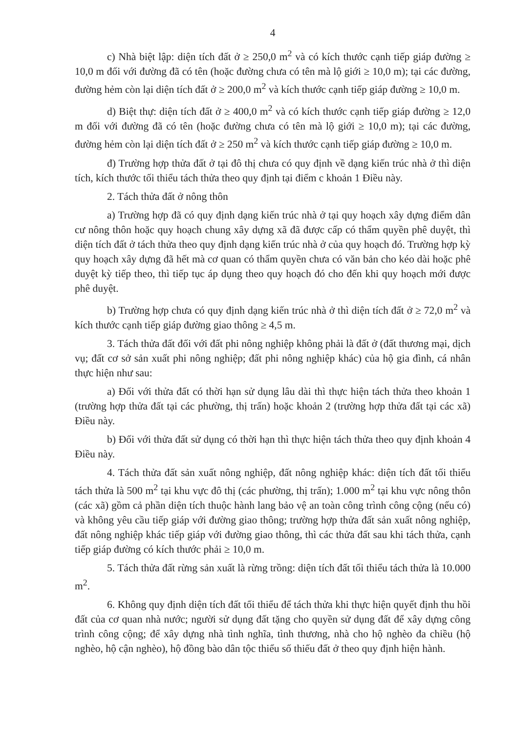4
c) Nhà biệt lập: diện tích đất ở ≥ 250,0 m<sup>2</sup> và có kích thước cạnh tiếp giáp đường ≥ 10,0 m đối với đường đã có tên (hoặc đường chưa có tên mà lộ giới ≥ 10,0 m); tại các đường, đường hẻm còn lại diện tích đất ở ≥ 200,0 m<sup>2</sup> và kích thước cạnh tiếp giáp đường ≥ 10,0 m.
d) Biệt thự: diện tích đất ở ≥ 400,0 m<sup>2</sup> và có kích thước cạnh tiếp giáp đường ≥ 12,0 m đối với đường đã có tên (hoặc đường chưa có tên mà lộ giới ≥ 10,0 m); tại các đường, đường hẻm còn lại diện tích đất ở ≥ 250 m<sup>2</sup> và kích thước cạnh tiếp giáp đường ≥ 10,0 m.
đ) Trường hợp thửa đất ở tại đô thị chưa có quy định về dạng kiến trúc nhà ở thì diện tích, kích thước tối thiểu tách thửa theo quy định tại điểm c khoản 1 Điều này.
2. Tách thửa đất ở nông thôn
a) Trường hợp đã có quy định dạng kiến trúc nhà ở tại quy hoạch xây dựng điểm dân cư nông thôn hoặc quy hoạch chung xây dựng xã đã được cấp có thẩm quyền phê duyệt, thì diện tích đất ở tách thửa theo quy định dạng kiến trúc nhà ở của quy hoạch đó. Trường hợp kỳ quy hoạch xây dựng đã hết mà cơ quan có thẩm quyền chưa có văn bản cho kéo dài hoặc phê duyệt kỳ tiếp theo, thì tiếp tục áp dụng theo quy hoạch đó cho đến khi quy hoạch mới được phê duyệt.
b) Trường hợp chưa có quy định dạng kiến trúc nhà ở thì diện tích đất ở ≥ 72,0 m<sup>2</sup> và kích thước cạnh tiếp giáp đường giao thông ≥ 4,5 m.
3. Tách thửa đất đối với đất phi nông nghiệp không phải là đất ở (đất thương mại, dịch vụ; đất cơ sở sản xuất phi nông nghiệp; đất phi nông nghiệp khác) của hộ gia đình, cá nhân thực hiện như sau:
a) Đối với thửa đất có thời hạn sử dụng lâu dài thì thực hiện tách thửa theo khoản 1 (trường hợp thửa đất tại các phường, thị trấn) hoặc khoản 2 (trường hợp thửa đất tại các xã) Điều này.
b) Đối với thửa đất sử dụng có thời hạn thì thực hiện tách thửa theo quy định khoản 4 Điều này.
4. Tách thửa đất sản xuất nông nghiệp, đất nông nghiệp khác: diện tích đất tối thiểu tách thửa là 500 m<sup>2</sup> tại khu vực đô thị (các phường, thị trấn); 1.000 m<sup>2</sup> tại khu vực nông thôn (các xã) gồm cả phần diện tích thuộc hành lang bảo vệ an toàn công trình công cộng (nếu có) và không yêu cầu tiếp giáp với đường giao thông; trường hợp thửa đất sản xuất nông nghiệp, đất nông nghiệp khác tiếp giáp với đường giao thông, thì các thửa đất sau khi tách thửa, cạnh tiếp giáp đường có kích thước phải ≥ 10,0 m.
5. Tách thửa đất rừng sản xuất là rừng trồng: diện tích đất tối thiểu tách thửa là 10.000 m<sup>2</sup>.
6. Không quy định diện tích đất tối thiểu để tách thửa khi thực hiện quyết định thu hồi đất của cơ quan nhà nước; người sử dụng đất tặng cho quyền sử dụng đất để xây dựng công trình công cộng; để xây dựng nhà tình nghĩa, tình thương, nhà cho hộ nghèo đa chiều (hộ nghèo, hộ cận nghèo), hộ đồng bào dân tộc thiểu số thiếu đất ở theo quy định hiện hành.